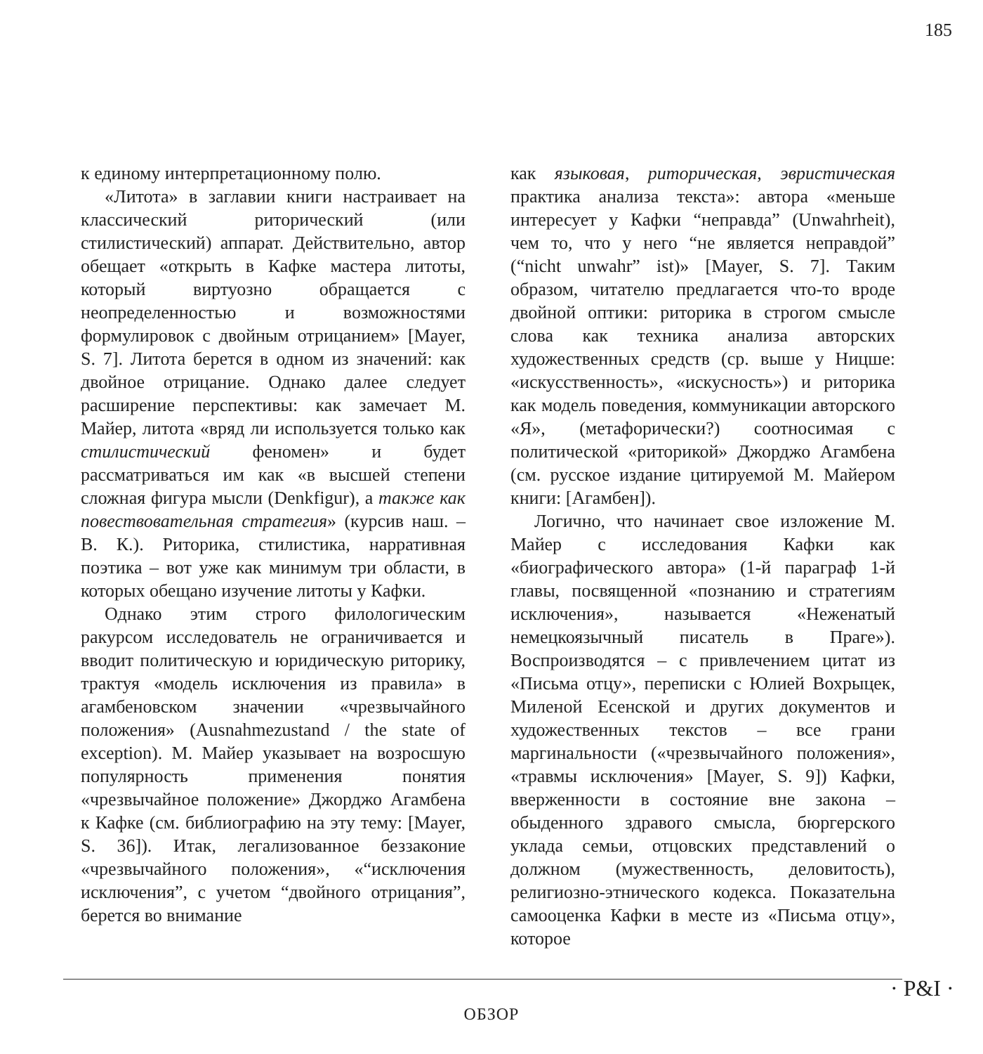185
к единому интерпретационному полю.
«Литота» в заглавии книги настраивает на классический риторический (или стилистический) аппарат. Действительно, автор обещает «открыть в Кафке мастера литоты, который виртуозно обращается с неопределенностью и возможностями формулировок с двойным отрицанием» [Mayer, S. 7]. Литота берется в одном из значений: как двойное отрицание. Однако далее следует расширение перспективы: как замечает М. Майер, литота «вряд ли используется только как стилистический феномен» и будет рассматриваться им как «в высшей степени сложная фигура мысли (Denkfigur), а также как повествовательная стратегия» (курсив наш. – В. К.). Риторика, стилистика, нарративная поэтика – вот уже как минимум три области, в которых обещано изучение литоты у Кафки.
Однако этим строго филологическим ракурсом исследователь не ограничивается и вводит политическую и юридическую риторику, трактуя «модель исключения из правила» в агамбеновском значении «чрезвычайного положения» (Ausnahmezustand / the state of exception). М. Майер указывает на возросшую популярность применения понятия «чрезвычайное положение» Джорджо Агамбена к Кафке (см. библиографию на эту тему: [Mayer, S. 36]). Итак, легализованное беззаконие «чрезвычайного положения», «“исключения исключения”, с учетом “двойного отрицания”, берется во внимание
как языковая, риторическая, эвристическая практика анализа текста»: автора «меньше интересует у Кафки “неправда” (Unwahrheit), чем то, что у него “не является неправдой” (“nicht unwahr” ist)» [Mayer, S. 7]. Таким образом, читателю предлагается что-то вроде двойной оптики: риторика в строгом смысле слова как техника анализа авторских художественных средств (ср. выше у Ницше: «искусственность», «искусность») и риторика как модель поведения, коммуникации авторского «Я», (метафорически?) соотносимая с политической «риторикой» Джорджо Агамбена (см. русское издание цитируемой М. Майером книги: [Агамбен]).
Логично, что начинает свое изложение М. Майер с исследования Кафки как «биографического автора» (1-й параграф 1-й главы, посвященной «познанию и стратегиям исключения», называется «Неженатый немецкоязычный писатель в Праге»). Воспроизводятся – с привлечением цитат из «Письма отцу», переписки с Юлией Вохрыцек, Миленой Есенской и других документов и художественных текстов – все грани маргинальности («чрезвычайного положения», «травмы исключения» [Mayer, S. 9]) Кафки, вверженности в состояние вне закона – обыденного здравого смысла, бюргерского уклада семьи, отцовских представлений о должном (мужественность, деловитость), религиозно-этнического кодекса. Показательна самооценка Кафки в месте из «Письма отцу», которое
ОБЗОР
· P&I ·